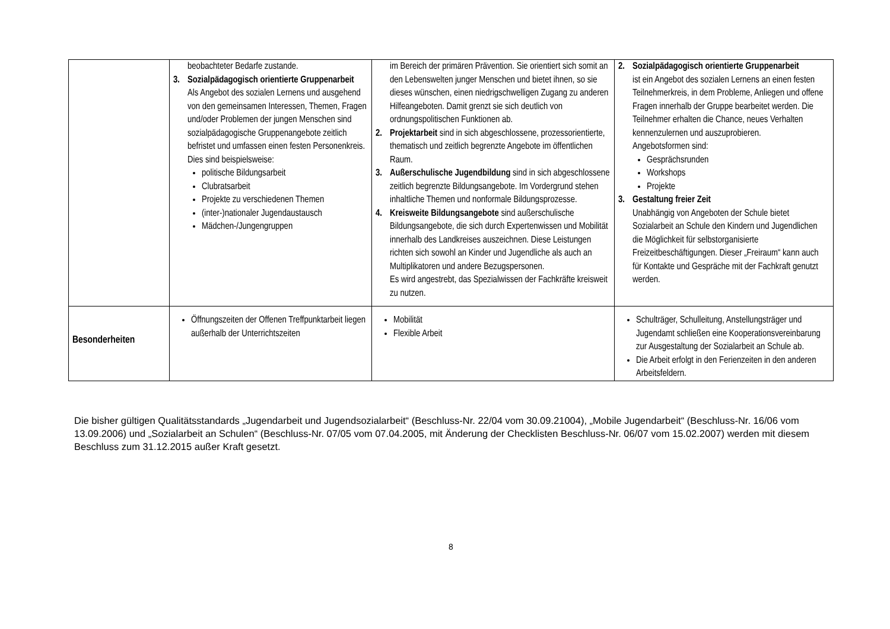| | beobachteter Bedarfe zustande. 3. Sozialpädagogisch orientierte Gruppenarbeit Als Angebot des sozialen Lernens und ausgehend von den gemeinsamen Interessen, Themen, Fragen und/oder Problemen der jungen Menschen sind sozialpädagogische Gruppenangebote zeitlich befristet und umfassen einen festen Personenkreis. Dies sind beispielsweise: politische Bildungsarbeit Clubratsarbeit Projekte zu verschiedenen Themen (inter-)nationaler Jugendaustausch Mädchen-/Jungengruppen | im Bereich der primären Prävention. Sie orientiert sich somit an den Lebenswelten junger Menschen und bietet ihnen, so sie dieses wünschen, einen niedrigschwelligen Zugang zu anderen Hilfeangeboten. Damit grenzt sie sich deutlich von ordnungspolitischen Funktionen ab. 2. Projektarbeit sind in sich abgeschlossene, prozessorientierte, thematisch und zeitlich begrenzte Angebote im öffentlichen Raum. 3. Außerschulische Jugendbildung sind in sich abgeschlossene zeitlich begrenzte Bildungsangebote. Im Vordergrund stehen inhaltliche Themen und nonformale Bildungsprozesse. 4. Kreisweite Bildungsangebote sind außerschulische Bildungsangebote, die sich durch Expertenwissen und Mobilität innerhalb des Landkreises auszeichnen. Diese Leistungen richten sich sowohl an Kinder und Jugendliche als auch an Multiplikatoren und andere Bezugspersonen. Es wird angestrebt, das Spezialwissen der Fachkräfte kreisweit zu nutzen. | 2. Sozialpädagogisch orientierte Gruppenarbeit ist ein Angebot des sozialen Lernens an einen festen Teilnehmerkreis, in dem Probleme, Anliegen und offene Fragen innerhalb der Gruppe bearbeitet werden. Die Teilnehmer erhalten die Chance, neues Verhalten kennenzulernen und auszuprobieren. Angebotsformen sind: Gesprächsrunden Workshops Projekte 3. Gestaltung freier Zeit Unabhängig von Angeboten der Schule bietet Sozialarbeit an Schule den Kindern und Jugendlichen die Möglichkeit für selbstorganisierte Freizeitbeschäftigungen. Dieser „Freiraum“ kann auch für Kontakte und Gespräche mit der Fachkraft genutzt werden. |
| Besonderheiten | Öffnungszeiten der Offenen Treffpunktarbeit liegen außerhalb der Unterrichtszeiten | Mobilität Flexible Arbeit | Schulträger, Schulleitung, Anstellungsträger und Jugendamt schließen eine Kooperationsvereinbarung zur Ausgestaltung der Sozialarbeit an Schule ab. Die Arbeit erfolgt in den Ferienzeiten in den anderen Arbeitsfeldern. |
Die bisher gültigen Qualitätsstandards „Jugendarbeit und Jugendsozialarbeit“ (Beschluss-Nr. 22/04 vom 30.09.21004), „Mobile Jugendarbeit“ (Beschluss-Nr. 16/06 vom 13.09.2006) und „Sozialarbeit an Schulen“ (Beschluss-Nr. 07/05 vom 07.04.2005, mit Änderung der Checklisten Beschluss-Nr. 06/07 vom 15.02.2007) werden mit diesem Beschluss zum 31.12.2015 außer Kraft gesetzt.
8